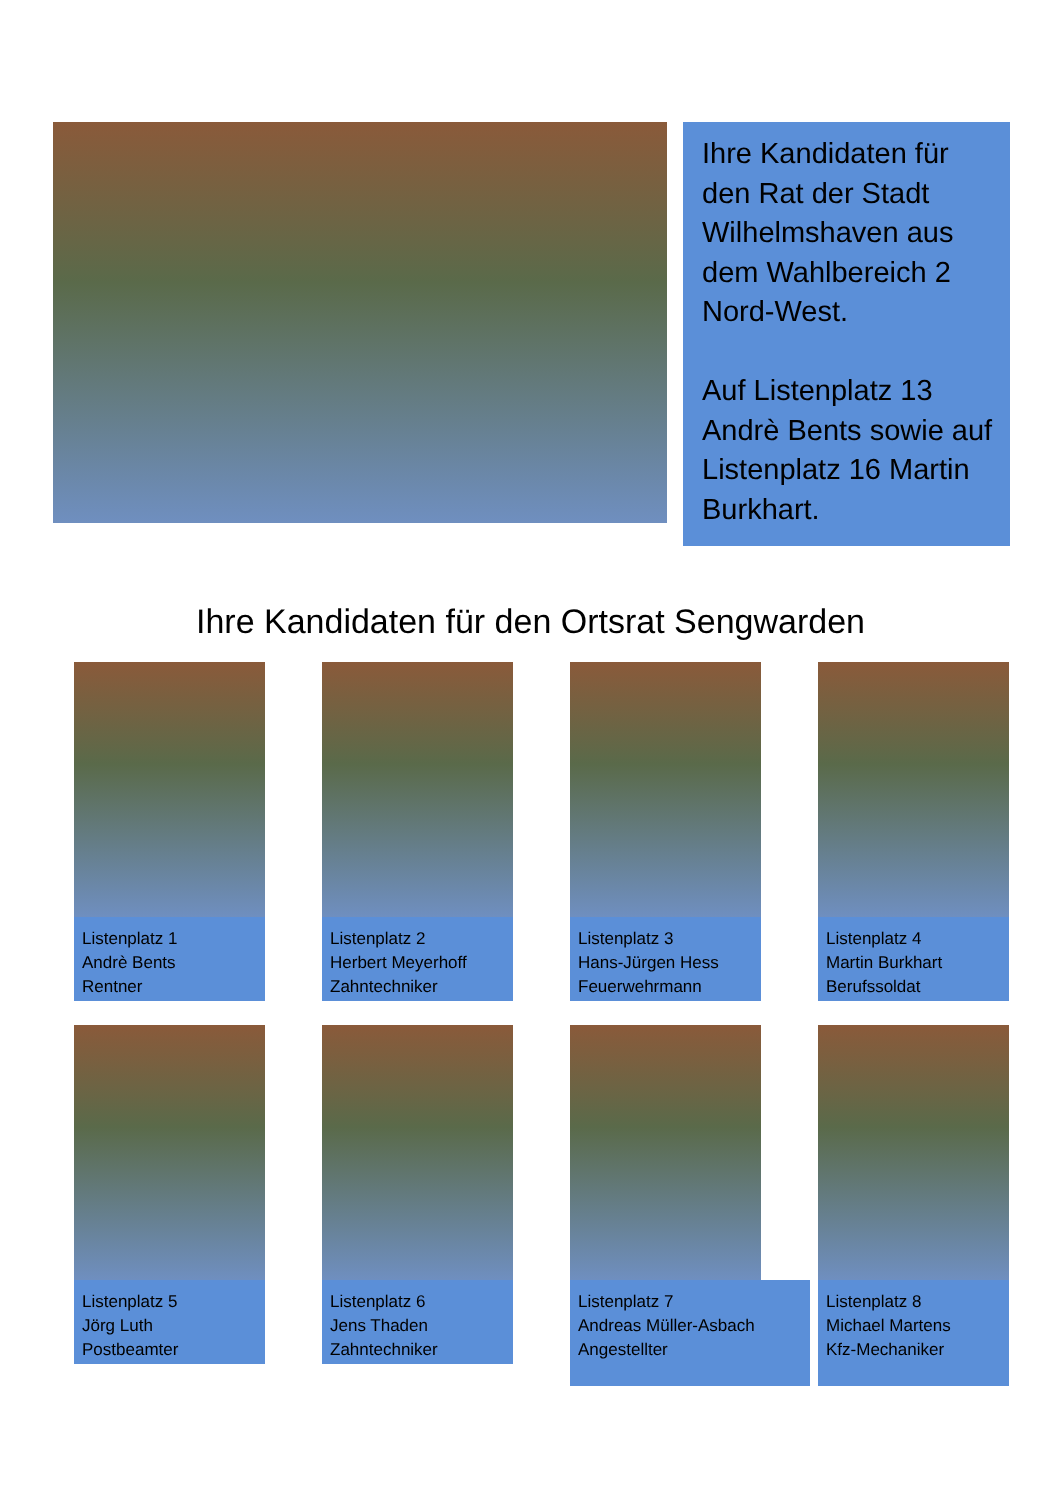Ihre Kandidaten für den Rat der Stadt Wilhelmshaven aus dem Wahlbereich 2 Nord-West.
Auf Listenplatz 13 Andrè Bents sowie auf Listenplatz 16 Martin Burkhart.
Ihre Kandidaten für den Ortsrat Sengwarden
Listenplatz 1
Andrè Bents
Rentner
Listenplatz 2
Herbert Meyerhoff
Zahntechniker
Listenplatz 3
Hans-Jürgen Hess
Feuerwehrmann
Listenplatz 4
Martin Burkhart
Berufssoldat
Listenplatz 5
Jörg Luth
Postbeamter
Listenplatz 6
Jens Thaden
Zahntechniker
Listenplatz 7
Andreas Müller-Asbach
Angestellter
Listenplatz 8
Michael Martens
Kfz-Mechaniker